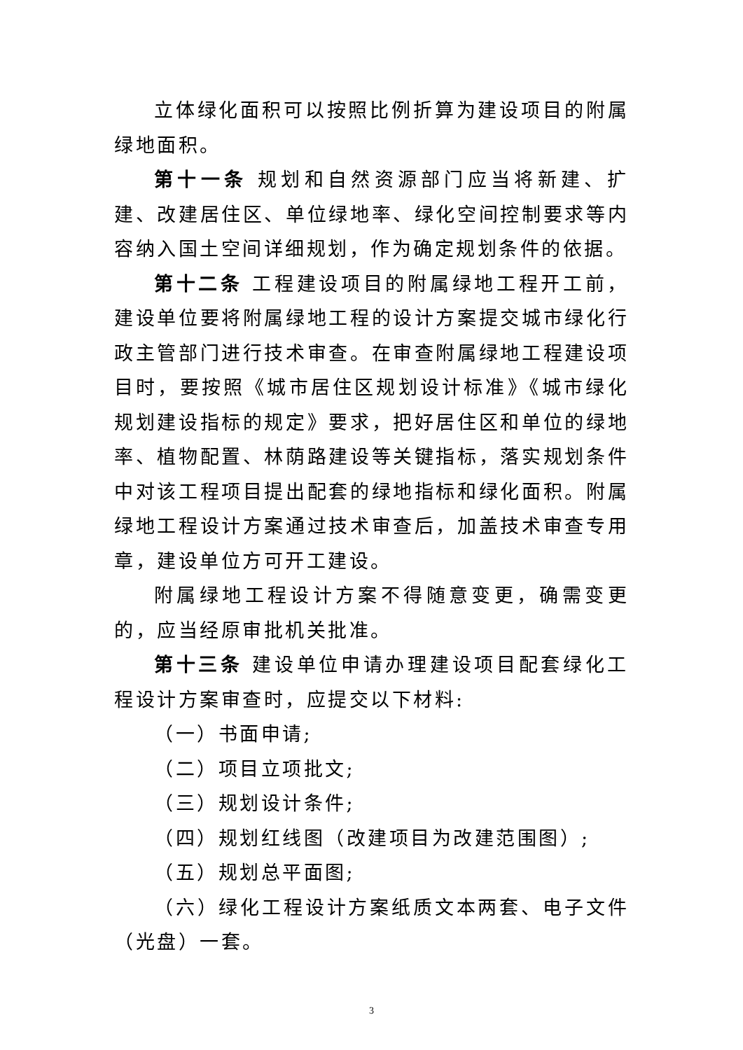立体绿化面积可以按照比例折算为建设项目的附属绿地面积。
第十一条 规划和自然资源部门应当将新建、扩建、改建居住区、单位绿地率、绿化空间控制要求等内容纳入国土空间详细规划，作为确定规划条件的依据。
第十二条 工程建设项目的附属绿地工程开工前，建设单位要将附属绿地工程的设计方案提交城市绿化行政主管部门进行技术审查。在审查附属绿地工程建设项目时，要按照《城市居住区规划设计标准》《城市绿化规划建设指标的规定》要求，把好居住区和单位的绿地率、植物配置、林荫路建设等关键指标，落实规划条件中对该工程项目提出配套的绿地指标和绿化面积。附属绿地工程设计方案通过技术审查后，加盖技术审查专用章，建设单位方可开工建设。
附属绿地工程设计方案不得随意变更，确需变更的，应当经原审批机关批准。
第十三条 建设单位申请办理建设项目配套绿化工程设计方案审查时，应提交以下材料:
（一）书面申请;
（二）项目立项批文;
（三）规划设计条件;
（四）规划红线图（改建项目为改建范围图）;
（五）规划总平面图;
（六）绿化工程设计方案纸质文本两套、电子文件（光盘）一套。
3